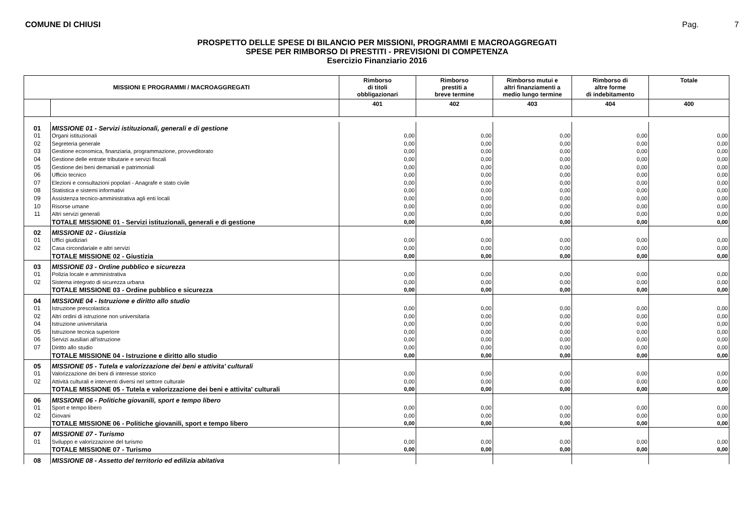COMUNE DI CHIUSI Pag. 7
PROSPETTO DELLE SPESE DI BILANCIO PER MISSIONI, PROGRAMMI E MACROAGGREGATI
SPESE PER RIMBORSO DI PRESTITI - PREVISIONI DI COMPETENZA
Esercizio Finanziario 2016
| MISSIONI E PROGRAMMI / MACROAGGREGATI | | Rimborso di titoli obbligazionari | Rimborso prestiti a breve termine | Rimborso mutui e altri finanziamenti a medio lungo termine | Rimborso di altre forme di indebitamento | Totale |
| --- | --- | --- | --- | --- | --- | --- |
| | | 401 | 402 | 403 | 404 | 400 |
| 01 | MISSIONE 01 - Servizi istituzionali, generali e di gestione | | | | | |
| 01 | Organi istituzionali | 0,00 | 0,00 | 0,00 | 0,00 | 0,00 |
| 02 | Segreteria generale | 0,00 | 0,00 | 0,00 | 0,00 | 0,00 |
| 03 | Gestione economica, finanziaria, programmazione, provveditorato | 0,00 | 0,00 | 0,00 | 0,00 | 0,00 |
| 04 | Gestione delle entrate tributarie e servizi fiscali | 0,00 | 0,00 | 0,00 | 0,00 | 0,00 |
| 05 | Gestione dei beni demaniali e patrimoniali | 0,00 | 0,00 | 0,00 | 0,00 | 0,00 |
| 06 | Ufficio tecnico | 0,00 | 0,00 | 0,00 | 0,00 | 0,00 |
| 07 | Elezioni e consultazioni popolari - Anagrafe e stato civile | 0,00 | 0,00 | 0,00 | 0,00 | 0,00 |
| 08 | Statistica e sistemi informativi | 0,00 | 0,00 | 0,00 | 0,00 | 0,00 |
| 09 | Assistenza tecnico-amministrativa agli enti locali | 0,00 | 0,00 | 0,00 | 0,00 | 0,00 |
| 10 | Risorse umane | 0,00 | 0,00 | 0,00 | 0,00 | 0,00 |
| 11 | Altri servizi generali | 0,00 | 0,00 | 0,00 | 0,00 | 0,00 |
| | TOTALE MISSIONE 01 - Servizi istituzionali, generali e di gestione | 0,00 | 0,00 | 0,00 | 0,00 | 0,00 |
| 02 | MISSIONE 02 - Giustizia | | | | | |
| 01 | Uffici giudiziari | 0,00 | 0,00 | 0,00 | 0,00 | 0,00 |
| 02 | Casa circondariale e altri servizi | 0,00 | 0,00 | 0,00 | 0,00 | 0,00 |
| | TOTALE MISSIONE 02 - Giustizia | 0,00 | 0,00 | 0,00 | 0,00 | 0,00 |
| 03 | MISSIONE 03 - Ordine pubblico e sicurezza | | | | | |
| 01 | Polizia locale e amministrativa | 0,00 | 0,00 | 0,00 | 0,00 | 0,00 |
| 02 | Sistema integrato di sicurezza urbana | 0,00 | 0,00 | 0,00 | 0,00 | 0,00 |
| | TOTALE MISSIONE 03 - Ordine pubblico e sicurezza | 0,00 | 0,00 | 0,00 | 0,00 | 0,00 |
| 04 | MISSIONE 04 - Istruzione e diritto allo studio | | | | | |
| 01 | Istruzione prescolastica | 0,00 | 0,00 | 0,00 | 0,00 | 0,00 |
| 02 | Altri ordini di istruzione non universitaria | 0,00 | 0,00 | 0,00 | 0,00 | 0,00 |
| 04 | Istruzione universitaria | 0,00 | 0,00 | 0,00 | 0,00 | 0,00 |
| 05 | Istruzione tecnica superiore | 0,00 | 0,00 | 0,00 | 0,00 | 0,00 |
| 06 | Servizi ausiliari all'istruzione | 0,00 | 0,00 | 0,00 | 0,00 | 0,00 |
| 07 | Diritto allo studio | 0,00 | 0,00 | 0,00 | 0,00 | 0,00 |
| | TOTALE MISSIONE 04 - Istruzione e diritto allo studio | 0,00 | 0,00 | 0,00 | 0,00 | 0,00 |
| 05 | MISSIONE 05 - Tutela e valorizzazione dei beni e attivita' culturali | | | | | |
| 01 | Valorizzazione dei beni di interesse storico | 0,00 | 0,00 | 0,00 | 0,00 | 0,00 |
| 02 | Attività culturali e interventi diversi nel settore culturale | 0,00 | 0,00 | 0,00 | 0,00 | 0,00 |
| | TOTALE MISSIONE 05 - Tutela e valorizzazione dei beni e attivita' culturali | 0,00 | 0,00 | 0,00 | 0,00 | 0,00 |
| 06 | MISSIONE 06 - Politiche giovanili, sport e tempo libero | | | | | |
| 01 | Sport e tempo libero | 0,00 | 0,00 | 0,00 | 0,00 | 0,00 |
| 02 | Giovani | 0,00 | 0,00 | 0,00 | 0,00 | 0,00 |
| | TOTALE MISSIONE 06 - Politiche giovanili, sport e tempo libero | 0,00 | 0,00 | 0,00 | 0,00 | 0,00 |
| 07 | MISSIONE 07 - Turismo | | | | | |
| 01 | Sviluppo e valorizzazione del turismo | 0,00 | 0,00 | 0,00 | 0,00 | 0,00 |
| | TOTALE MISSIONE 07 - Turismo | 0,00 | 0,00 | 0,00 | 0,00 | 0,00 |
| 08 | MISSIONE 08 - Assetto del territorio ed edilizia abitativa | | | | | |